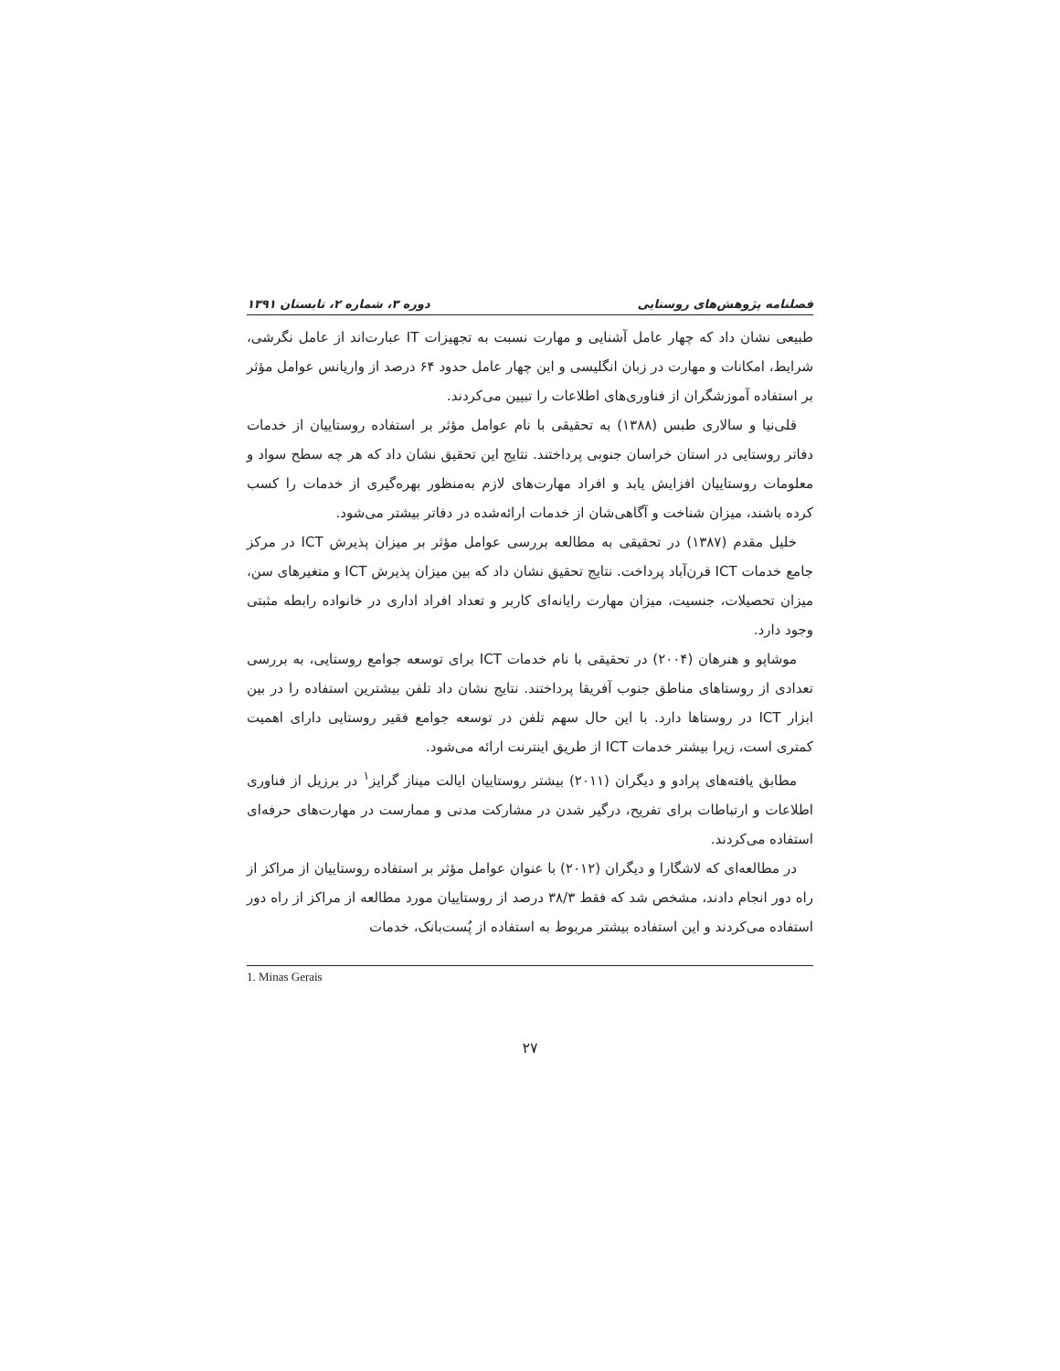فصلنامه پژوهش‌های روستایی دوره ۳، شماره ۲، تابستان ۱۳۹۱
طبیعی نشان داد که چهار عامل آشنایی و مهارت نسبت به تجهیزات IT عبارت‌اند از عامل نگرشی، شرایط، امکانات و مهارت در زبان انگلیسی و این چهار عامل حدود ۶۴ درصد از واریانس عوامل مؤثر بر استفاده آموزشگران از فناوری‌های اطلاعات را تبیین می‌کردند.
قلی‌نیا و سالاری طبس (۱۳۸۸) به تحقیقی با نام عوامل مؤثر بر استفاده روستاییان از خدمات دفاتر روستایی در استان خراسان جنوبی پرداختند. نتایج این تحقیق نشان داد که هر چه سطح سواد و معلومات روستاییان افزایش یابد و افراد مهارت‌های لازم به‌منظور بهره‌گیری از خدمات را کسب کرده باشند، میزان شناخت و آگاهی‌شان از خدمات ارائه‌شده در دفاتر بیشتر می‌شود.
خلیل مقدم (۱۳۸۷) در تحقیقی به مطالعه بررسی عوامل مؤثر بر میزان پذیرش ICT در مرکز جامع خدمات ICT قرن‌آباد پرداخت. نتایج تحقیق نشان داد که بین میزان پذیرش ICT و متغیرهای سن، میزان تحصیلات، جنسیت، میزان مهارت رایانه‌ای کاربر و تعداد افراد اداری در خانواده رابطه مثبتی وجود دارد.
موشاپو و هنرهان (۲۰۰۴) در تحقیقی با نام خدمات ICT برای توسعه جوامع روستایی، به بررسی تعدادی از روستاهای مناطق جنوب آفریقا پرداختند. نتایج نشان داد تلفن بیشترین استفاده را در بین ابزار ICT در روستاها دارد. با این حال سهم تلفن در توسعه جوامع فقیر روستایی دارای اهمیت کمتری است، زیرا بیشتر خدمات ICT از طریق اینترنت ارائه می‌شود.
مطابق یافته‌های پرادو و دیگران (۲۰۱۱) بیشتر روستاییان ایالت میناز گرایز<sup>۱</sup> در برزیل از فناوری اطلاعات و ارتباطات برای تفریح، درگیر شدن در مشارکت مدنی و ممارست در مهارت‌های حرفه‌ای استفاده می‌کردند.
در مطالعه‌ای که لاشگارا و دیگران (۲۰۱۲) با عنوان عوامل مؤثر بر استفاده روستاییان از مراکز از راه دور انجام دادند، مشخص شد که فقط ۳۸/۳ درصد از روستاییان مورد مطالعه از مراکز از راه دور استفاده می‌کردند و این استفاده بیشتر مربوط به استفاده از پُست‌بانک، خدمات
1. Minas Gerais
۲۷